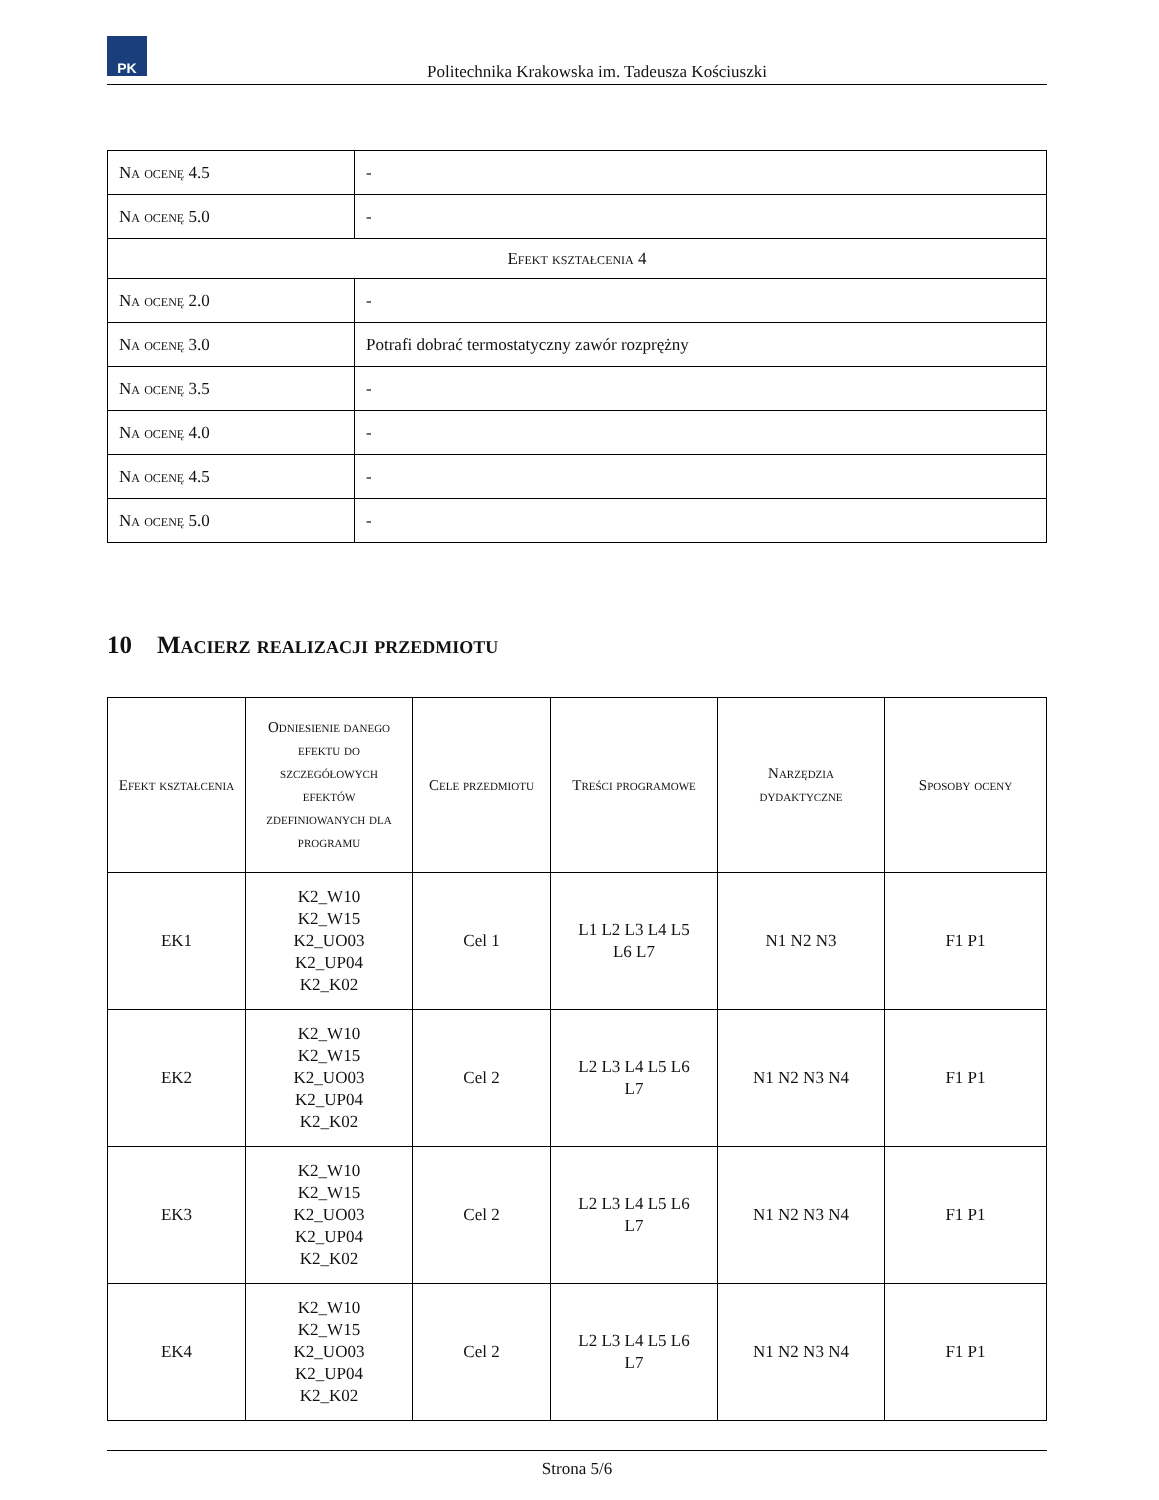PK
Politechnika Krakowska im. Tadeusza Kościuszki
| Na ocenę 4.5 | - |
| Na ocenę 5.0 | - |
| Efekt kształcenia 4 | |
| Na ocenę 2.0 | - |
| Na ocenę 3.0 | Potrafi dobrać termostatyczny zawór rozprężny |
| Na ocenę 3.5 | - |
| Na ocenę 4.0 | - |
| Na ocenę 4.5 | - |
| Na ocenę 5.0 | - |
10 Macierz realizacji przedmiotu
| Efekt kształcenia | Odniesienie danego efektu do szczegółowych efektów zdefiniowanych dla programu | Cele przedmiotu | Treści programowe | Narzędzia dydaktyczne | Sposoby oceny |
| --- | --- | --- | --- | --- | --- |
| EK1 | K2_W10 K2_W15 K2_UO03 K2_UP04 K2_K02 | Cel 1 | L1 L2 L3 L4 L5 L6 L7 | N1 N2 N3 | F1 P1 |
| EK2 | K2_W10 K2_W15 K2_UO03 K2_UP04 K2_K02 | Cel 2 | L2 L3 L4 L5 L6 L7 | N1 N2 N3 N4 | F1 P1 |
| EK3 | K2_W10 K2_W15 K2_UO03 K2_UP04 K2_K02 | Cel 2 | L2 L3 L4 L5 L6 L7 | N1 N2 N3 N4 | F1 P1 |
| EK4 | K2_W10 K2_W15 K2_UO03 K2_UP04 K2_K02 | Cel 2 | L2 L3 L4 L5 L6 L7 | N1 N2 N3 N4 | F1 P1 |
Strona 5/6